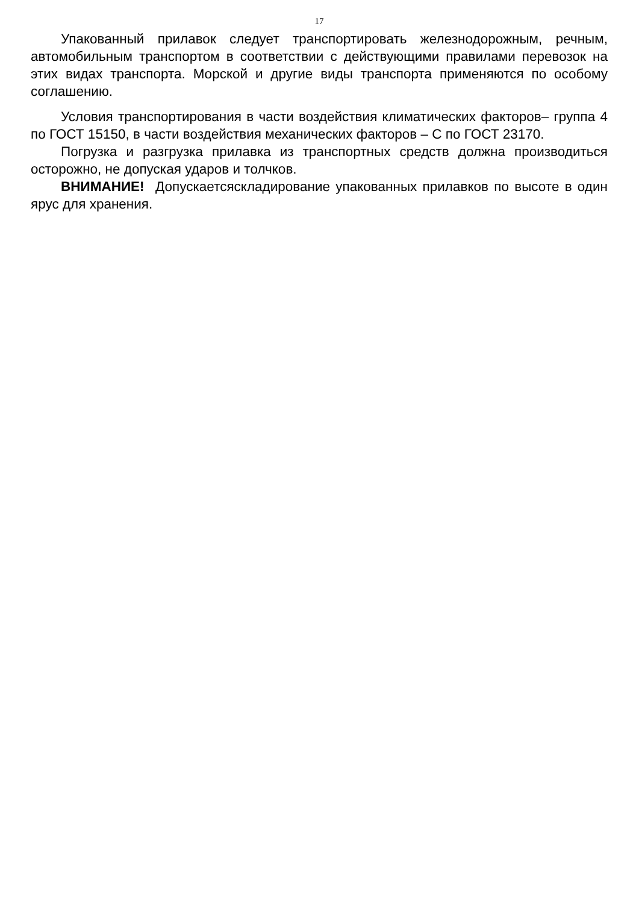17
Упакованный прилавок следует транспортировать железнодорожным, речным, автомобильным транспортом в соответствии с действующими правилами перевозок на этих видах транспорта. Морской и другие виды транспорта применяются по особому соглашению.
Условия транспортирования в части воздействия климатических факторов– группа 4 по ГОСТ 15150, в части воздействия механических факторов – С по ГОСТ 23170.
Погрузка и разгрузка прилавка из транспортных средств должна производиться осторожно, не допуская ударов и толчков.
ВНИМАНИЕ! Допускаетсяскладирование упакованных прилавков по высоте в один ярус для хранения.